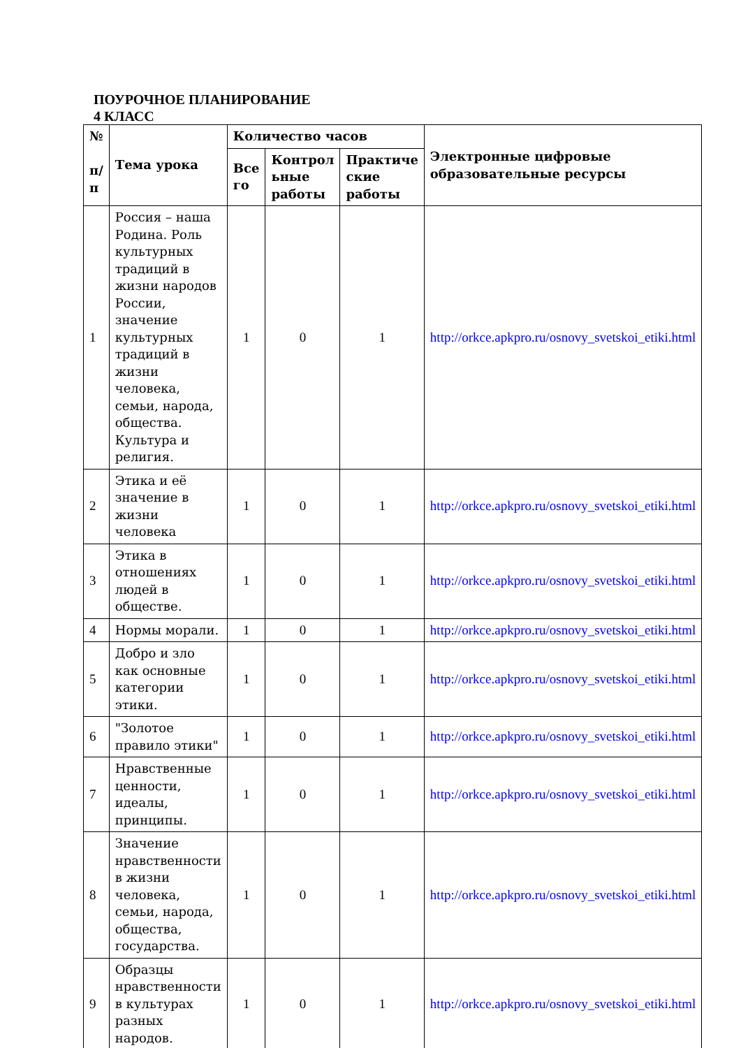ПОУРОЧНОЕ ПЛАНИРОВАНИЕ
4 КЛАСС
| № п/ п | Тема урока | Количество часов | | | Электронные цифровые образовательные ресурсы |
| --- | --- | --- | --- | --- | --- |
| | | Все го | Контрол ьные работы | Практиче ские работы | |
| 1 | Россия – наша Родина. Роль культурных традиций в жизни народов России, значение культурных традиций в жизни человека, семьи, народа, общества. Культура и религия. | 1 | 0 | 1 | http://orkce.apkpro.ru/osnovy_svetskoi_etiki.html |
| 2 | Этика и её значение в жизни человека | 1 | 0 | 1 | http://orkce.apkpro.ru/osnovy_svetskoi_etiki.html |
| 3 | Этика в отношениях людей в обществе. | 1 | 0 | 1 | http://orkce.apkpro.ru/osnovy_svetskoi_etiki.html |
| 4 | Нормы морали. | 1 | 0 | 1 | http://orkce.apkpro.ru/osnovy_svetskoi_etiki.html |
| 5 | Добро и зло как основные категории этики. | 1 | 0 | 1 | http://orkce.apkpro.ru/osnovy_svetskoi_etiki.html |
| 6 | "Золотое правило этики" | 1 | 0 | 1 | http://orkce.apkpro.ru/osnovy_svetskoi_etiki.html |
| 7 | Нравственные ценности, идеалы, принципы. | 1 | 0 | 1 | http://orkce.apkpro.ru/osnovy_svetskoi_etiki.html |
| 8 | Значение нравственности в жизни человека, семьи, народа, общества, государства. | 1 | 0 | 1 | http://orkce.apkpro.ru/osnovy_svetskoi_etiki.html |
| 9 | Образцы нравственности в культурах разных народов. | 1 | 0 | 1 | http://orkce.apkpro.ru/osnovy_svetskoi_etiki.html |